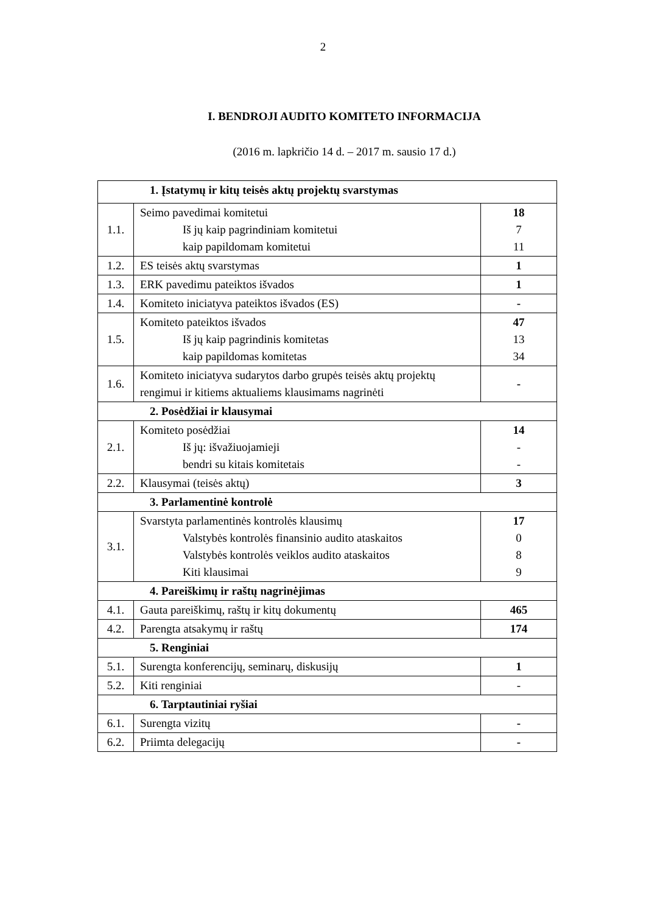2
I. BENDROJI AUDITO KOMITETO INFORMACIJA
(2016 m. lapkričio 14 d. – 2017 m. sausio 17 d.)
| 1. Įstatymų ir kitų teisės aktų projektų svarstymas | | |
| 1.1. | Seimo pavedimai komitetui Iš jų kaip pagrindiniam komitetui kaip papildomam komitetui | 18 7 11 |
| 1.2. | ES teisės aktų svarstymas | 1 |
| 1.3. | ERK pavedimu pateiktos išvados | 1 |
| 1.4. | Komiteto iniciatyva pateiktos išvados (ES) | - |
| 1.5. | Komiteto pateiktos išvados Iš jų kaip pagrindinis komitetas kaip papildomas komitetas | 47 13 34 |
| 1.6. | Komiteto iniciatyva sudarytos darbo grupės teisės aktų projektų rengimui ir kitiems aktualiems klausimams nagrinėti | - |
| 2. Posėdžiai ir klausymai | | |
| 2.1. | Komiteto posėdžiai Iš jų: išvažiuojamieji bendri su kitais komitetais | 14 - - |
| 2.2. | Klausymai (teisės aktų) | 3 |
| 3. Parlamentinė kontrolė | | |
| 3.1. | Svarstyta parlamentinės kontrolės klausimų Valstybės kontrolės finansinio audito ataskaitos Valstybės kontrolės veiklos audito ataskaitos Kiti klausimai | 17 0 8 9 |
| 4. Pareiškimų ir raštų nagrinėjimas | | |
| 4.1. | Gauta pareiškimų, raštų ir kitų dokumentų | 465 |
| 4.2. | Parengta atsakymų ir raštų | 174 |
| 5. Renginiai | | |
| 5.1. | Surengta konferencijų, seminarų, diskusijų | 1 |
| 5.2. | Kiti renginiai | - |
| 6. Tarptautiniai ryšiai | | |
| 6.1. | Surengta vizitų | - |
| 6.2. | Priimta delegacijų | - |